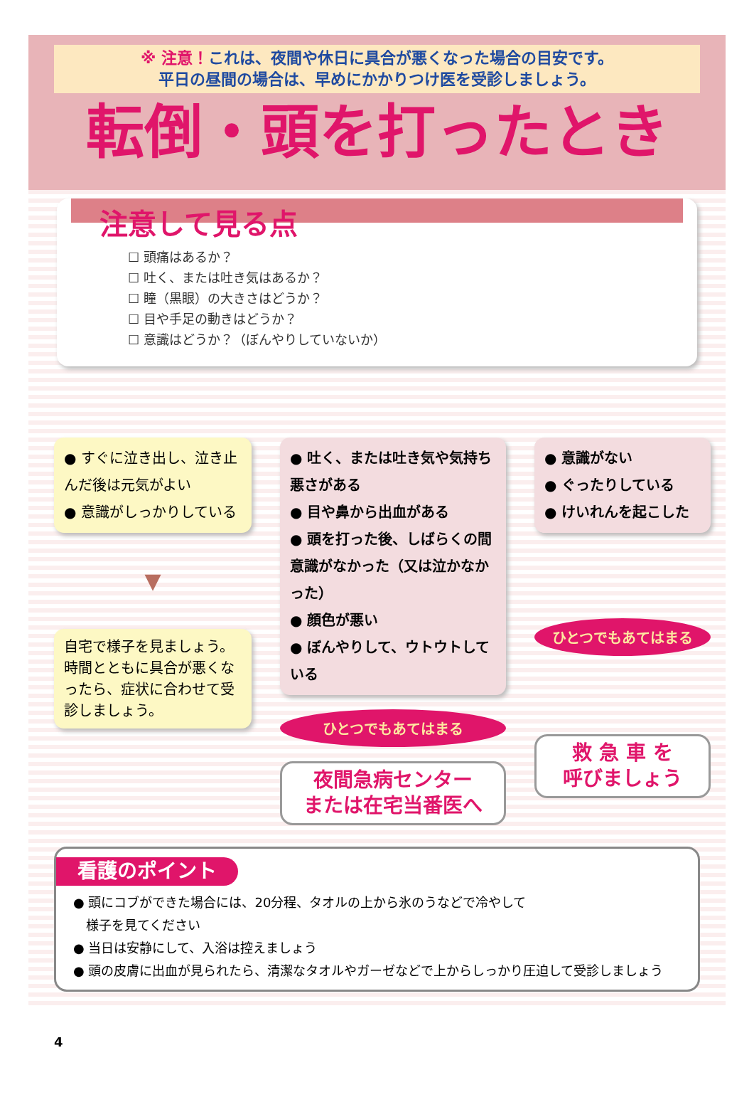※ 注意！これは、夜間や休日に具合が悪くなった場合の目安です。
平日の昼間の場合は、早めにかかりつけ医を受診しましょう。
転倒・頭を打ったとき
注意して見る点
☐ 頭痛はあるか？
☐ 吐く、または吐き気はあるか？
☐ 瞳（黒眼）の大きさはどうか？
☐ 目や手足の動きはどうか？
☐ 意識はどうか？（ぼんやりしていないか）
● すぐに泣き出し、泣き止んだ後は元気がよい
● 意識がしっかりしている
▼
自宅で様子を見ましょう。時間とともに具合が悪くなったら、症状に合わせて受診しましょう。
● 吐く、または吐き気や気持ち悪さがある
● 目や鼻から出血がある
● 頭を打った後、しばらくの間意識がなかった（又は泣かなかった）
● 顔色が悪い
● ぼんやりして、ウトウトしている
ひとつでもあてはまる
夜間急病センター
または在宅当番医へ
● 意識がない
● ぐったりしている
● けいれんを起こした
ひとつでもあてはまる
救 急 車 を
呼びましょう
看護のポイント
● 頭にコブができた場合には、20分程、タオルの上から氷のうなどで冷やして
　様子を見てください
● 当日は安静にして、入浴は控えましょう
● 頭の皮膚に出血が見られたら、清潔なタオルやガーゼなどで上からしっかり圧迫して受診しましょう
4